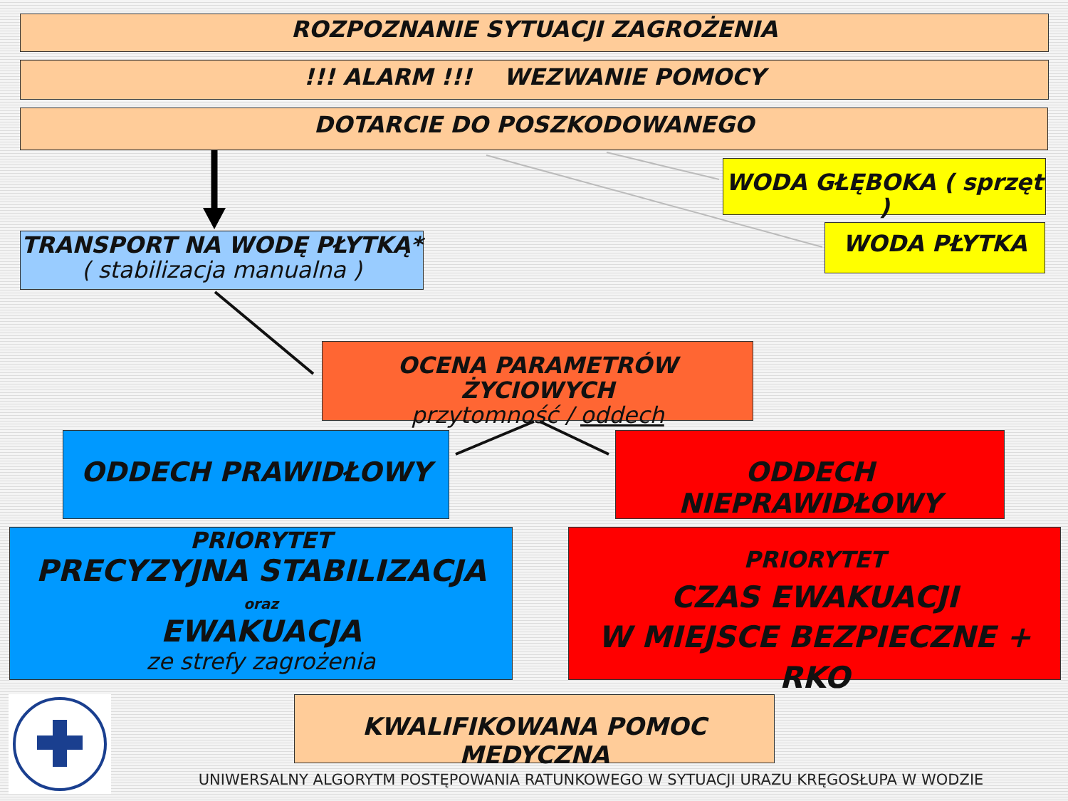ROZPOZNANIE SYTUACJI ZAGROŻENIA
!!! ALARM !!! WEZWANIE POMOCY
DOTARCIE DO POSZKODOWANEGO
WODA GŁĘBOKA ( sprzęt )
WODA PŁYTKA
TRANSPORT NA WODĘ PŁYTKĄ*
( stabilizacja manualna )
OCENA PARAMETRÓW ŻYCIOWYCH
przytomność / oddech
ODDECH PRAWIDŁOWY ODDECH NIEPRAWIDŁOWY
PRIORYTET
PRECYZYJNA STABILIZACJA
oraz
EWAKUACJA
ze strefy zagrożenia
PRIORYTET
CZAS EWAKUACJI
W MIEJSCE BEZPIECZNE + RKO
KWALIFIKOWANA POMOC MEDYCZNA
UNIWERSALNY ALGORYTM POSTĘPOWANIA RATUNKOWEGO W SYTUACJI URAZU KRĘGOSŁUPA W WODZIE